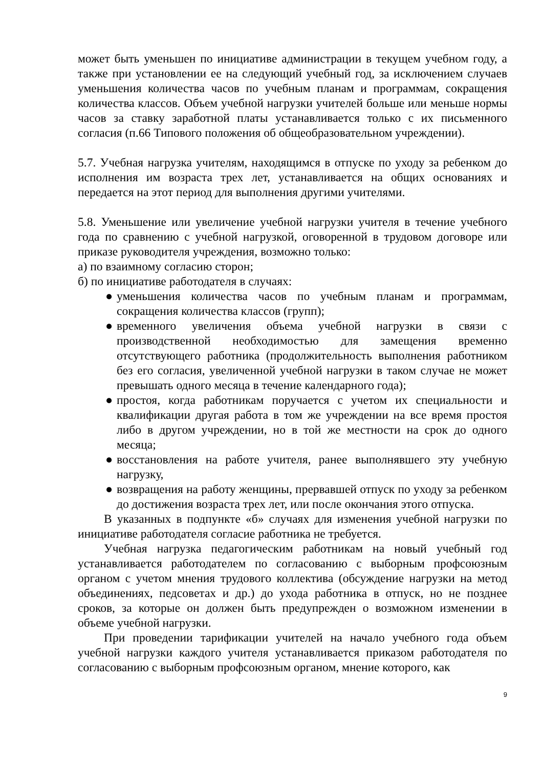может быть уменьшен по инициативе администрации в текущем учебном году, а также при установлении ее на следующий учебный год, за исключением случаев уменьшения количества часов по учебным планам и программам, сокращения количества классов. Объем учебной нагрузки учителей больше или меньше нормы часов за ставку заработной платы устанавливается только с их письменного согласия (п.66 Типового положения об общеобразовательном учреждении).
5.7. Учебная нагрузка учителям, находящимся в отпуске по уходу за ребенком до исполнения им возраста трех лет, устанавливается на общих основаниях и передается на этот период для выполнения другими учителями.
5.8. Уменьшение или увеличение учебной нагрузки учителя в течение учебного года по сравнению с учебной нагрузкой, оговоренной в трудовом договоре или приказе руководителя учреждения, возможно только:
а) по взаимному согласию сторон;
б) по инициативе работодателя в случаях:
● уменьшения количества часов по учебным планам и программам, сокращения количества классов (групп);
● временного увеличения объема учебной нагрузки в связи с производственной необходимостью для замещения временно отсутствующего работника (продолжительность выполнения работником без его согласия, увеличенной учебной нагрузки в таком случае не может превышать одного месяца в течение календарного года);
● простоя, когда работникам поручается с учетом их специальности и квалификации другая работа в том же учреждении на все время простоя либо в другом учреждении, но в той же местности на срок до одного месяца;
● восстановления на работе учителя, ранее выполнявшего эту учебную нагрузку,
● возвращения на работу женщины, прервавшей отпуск по уходу за ребенком до достижения возраста трех лет, или после окончания этого отпуска.
В указанных в подпункте «б» случаях для изменения учебной нагрузки по инициативе работодателя согласие работника не требуется.
Учебная нагрузка педагогическим работникам на новый учебный год устанавливается работодателем по согласованию с выборным профсоюзным органом с учетом мнения трудового коллектива (обсуждение нагрузки на метод объединениях, педсоветах и др.) до ухода работника в отпуск, но не позднее сроков, за которые он должен быть предупрежден о возможном изменении в объеме учебной нагрузки.
При проведении тарификации учителей на начало учебного года объем учебной нагрузки каждого учителя устанавливается приказом работодателя по согласованию с выборным профсоюзным органом, мнение которого, как
9